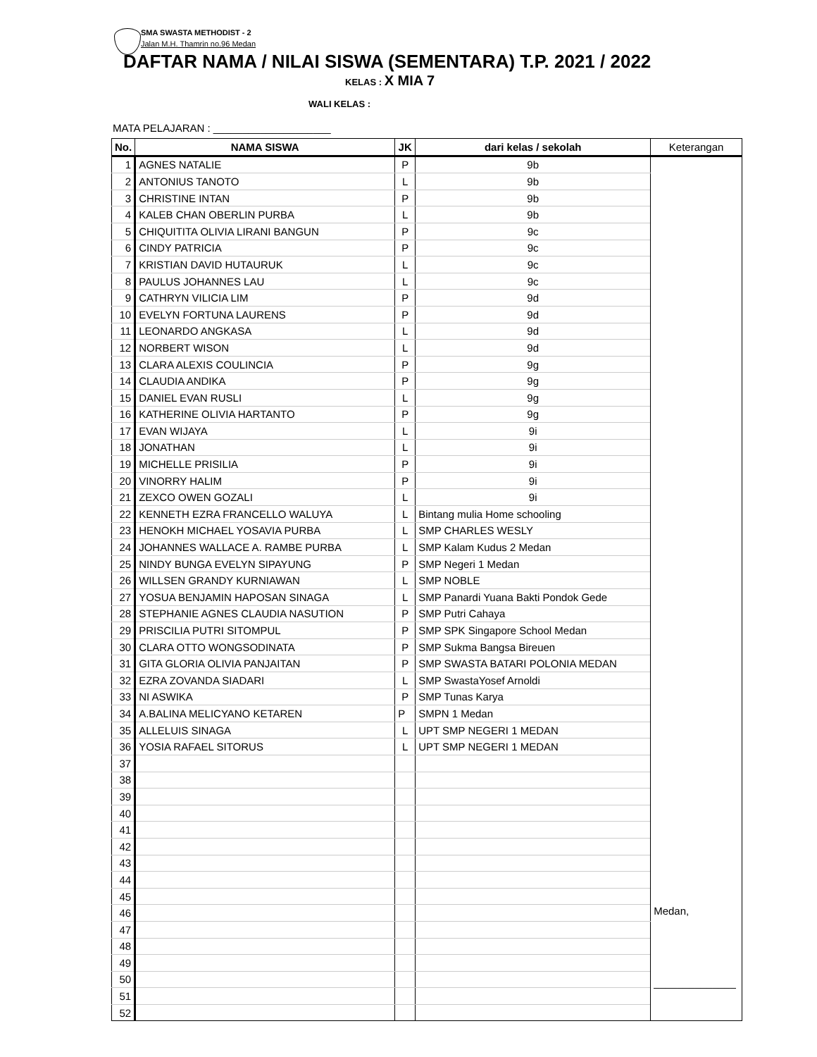SMA SWASTA METHODIST - 2
Jalan M.H. Thamrin no.96 Medan
DAFTAR NAMA / NILAI SISWA (SEMENTARA) T.P. 2021 / 2022
KELAS : X MIA 7
WALI KELAS :
MATA PELAJARAN : ____________________
| No. | NAMA SISWA | JK | dari kelas / sekolah | Keterangan |
| --- | --- | --- | --- | --- |
| 1 | AGNES NATALIE | P | 9b | |
| 2 | ANTONIUS TANOTO | L | 9b | |
| 3 | CHRISTINE INTAN | P | 9b | |
| 4 | KALEB CHAN OBERLIN PURBA | L | 9b | |
| 5 | CHIQUITITA OLIVIA LIRANI BANGUN | P | 9c | |
| 6 | CINDY PATRICIA | P | 9c | |
| 7 | KRISTIAN DAVID HUTAURUK | L | 9c | |
| 8 | PAULUS JOHANNES LAU | L | 9c | |
| 9 | CATHRYN VILICIA LIM | P | 9d | |
| 10 | EVELYN FORTUNA LAURENS | P | 9d | |
| 11 | LEONARDO ANGKASA | L | 9d | |
| 12 | NORBERT WISON | L | 9d | |
| 13 | CLARA ALEXIS COULINCIA | P | 9g | |
| 14 | CLAUDIA ANDIKA | P | 9g | |
| 15 | DANIEL EVAN RUSLI | L | 9g | |
| 16 | KATHERINE OLIVIA HARTANTO | P | 9g | |
| 17 | EVAN WIJAYA | L | 9i | |
| 18 | JONATHAN | L | 9i | |
| 19 | MICHELLE PRISILIA | P | 9i | |
| 20 | VINORRY HALIM | P | 9i | |
| 21 | ZEXCO OWEN GOZALI | L | 9i | |
| 22 | KENNETH EZRA FRANCELLO WALUYA | L | Bintang mulia Home schooling | |
| 23 | HENOKH MICHAEL YOSAVIA PURBA | L | SMP CHARLES WESLY | |
| 24 | JOHANNES WALLACE A. RAMBE PURBA | L | SMP Kalam Kudus 2 Medan | |
| 25 | NINDY BUNGA EVELYN SIPAYUNG | P | SMP Negeri 1 Medan | |
| 26 | WILLSEN GRANDY KURNIAWAN | L | SMP NOBLE | |
| 27 | YOSUA BENJAMIN HAPOSAN SINAGA | L | SMP Panardi Yuana Bakti Pondok Gede | |
| 28 | STEPHANIE AGNES CLAUDIA NASUTION | P | SMP Putri Cahaya | |
| 29 | PRISCILIA PUTRI SITOMPUL | P | SMP SPK Singapore School Medan | |
| 30 | CLARA OTTO WONGSODINATA | P | SMP Sukma Bangsa Bireuen | |
| 31 | GITA GLORIA OLIVIA PANJAITAN | P | SMP SWASTA BATARI POLONIA MEDAN | |
| 32 | EZRA ZOVANDA SIADARI | L | SMP SwastaYosef Arnoldi | |
| 33 | NI ASWIKA | P | SMP Tunas Karya | |
| 34 | A.BALINA MELICYANO KETAREN | P | SMPN 1 Medan | |
| 35 | ALLELUIS SINAGA | L | UPT SMP NEGERI 1 MEDAN | |
| 36 | YOSIA RAFAEL SITORUS | L | UPT SMP NEGERI 1 MEDAN | |
| 37 | | | | |
| 38 | | | | |
| 39 | | | | |
| 40 | | | | |
| 41 | | | | |
| 42 | | | | |
| 43 | | | | |
| 44 | | | | |
| 45 | | | | |
| 46 | | | | Medan, ______________ |
| 47 | | | | |
| 48 | | | | |
| 49 | | | | |
| 50 | | | | |
| 51 | | | | |
| 52 | | | | |